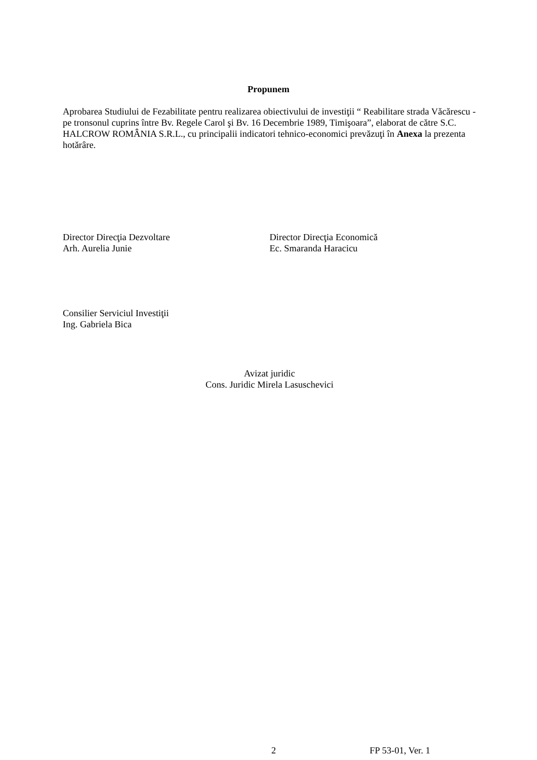Propunem
Aprobarea Studiului de Fezabilitate pentru realizarea obiectivului de investiţii “ Reabilitare strada Văcărescu - pe tronsonul cuprins între Bv. Regele Carol şi Bv. 16 Decembrie 1989, Timişoara”, elaborat de către S.C. HALCROW ROMÂNIA S.R.L., cu principalii indicatori tehnico-economici prevăzuţi în Anexa la prezenta hotărâre.
Director Direcţia Dezvoltare
Arh. Aurelia Junie
Director Direcţia Economică
Ec. Smaranda Haracicu
Consilier Serviciul Investiţii
Ing. Gabriela Bica
Avizat juridic
Cons. Juridic Mirela Lasuschevici
2 FP 53-01, Ver. 1